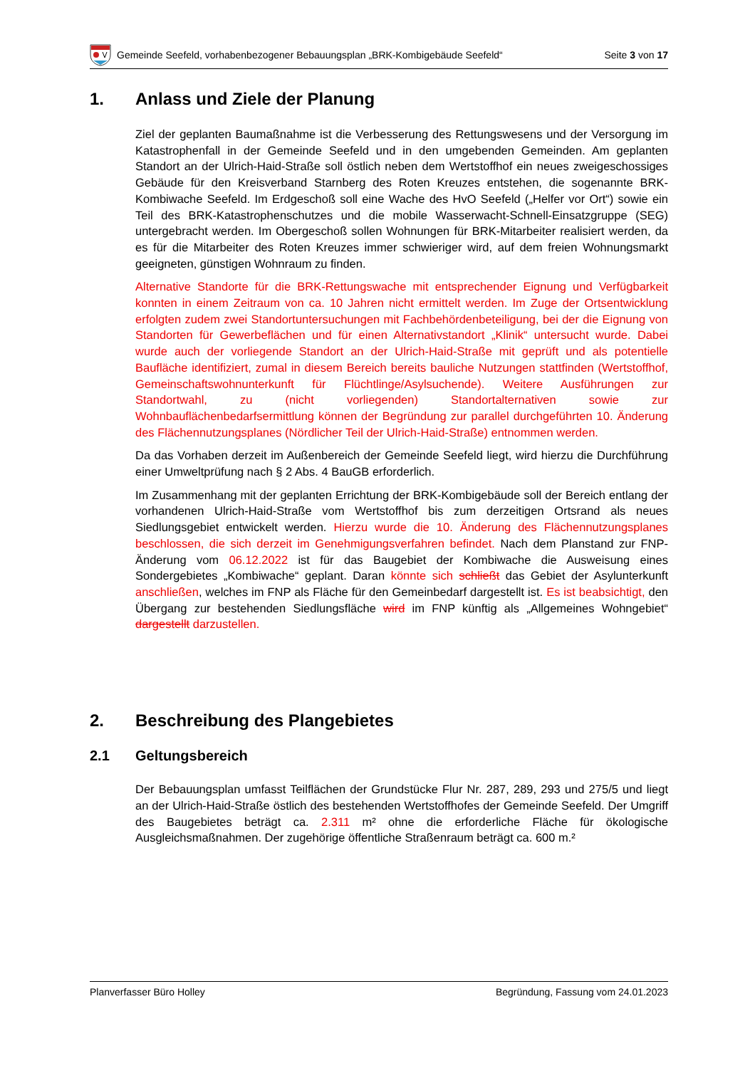Gemeinde Seefeld, vorhabenbezogener Bebauungsplan „BRK-Kombigebäude Seefeld“Seite 3 von 17
1. Anlass und Ziele der Planung
Ziel der geplanten Baumaßnahme ist die Verbesserung des Rettungswesens und der Versorgung im Katastrophenfall in der Gemeinde Seefeld und in den umgebenden Gemeinden. Am geplanten Standort an der Ulrich-Haid-Straße soll östlich neben dem Wertstoffhof ein neues zweigeschossiges Gebäude für den Kreisverband Starnberg des Roten Kreuzes entstehen, die sogenannte BRK-Kombiwache Seefeld. Im Erdgeschoß soll eine Wache des HvO Seefeld („Helfer vor Ort“) sowie ein Teil des BRK-Katastrophenschutzes und die mobile Wasserwacht-Schnell-Einsatzgruppe (SEG) untergebracht werden. Im Obergeschoß sollen Wohnungen für BRK-Mitarbeiter realisiert werden, da es für die Mitarbeiter des Roten Kreuzes immer schwieriger wird, auf dem freien Wohnungsmarkt geeigneten, günstigen Wohnraum zu finden.
Alternative Standorte für die BRK-Rettungswache mit entsprechender Eignung und Verfügbarkeit konnten in einem Zeitraum von ca. 10 Jahren nicht ermittelt werden. Im Zuge der Ortsentwicklung erfolgten zudem zwei Standortuntersuchungen mit Fachbehördenbeteiligung, bei der die Eignung von Standorten für Gewerbeflächen und für einen Alternativstandort „Klinik“ untersucht wurde. Dabei wurde auch der vorliegende Standort an der Ulrich-Haid-Straße mit geprüft und als potentielle Baufläche identifiziert, zumal in diesem Bereich bereits bauliche Nutzungen stattfinden (Wertstoffhof, Gemeinschaftswohnunterkunft für Flüchtlinge/Asylsuchende). Weitere Ausführungen zur Standortwahl, zu (nicht vorliegenden) Standortalternativen sowie zur Wohnbauflächenbedarfsermittlung können der Begründung zur parallel durchgeführten 10. Änderung des Flächennutzungsplanes (Nördlicher Teil der Ulrich-Haid-Straße) entnommen werden.
Da das Vorhaben derzeit im Außenbereich der Gemeinde Seefeld liegt, wird hierzu die Durchführung einer Umweltprüfung nach § 2 Abs. 4 BauGB erforderlich.
Im Zusammenhang mit der geplanten Errichtung der BRK-Kombigebäude soll der Bereich entlang der vorhandenen Ulrich-Haid-Straße vom Wertstoffhof bis zum derzeitigen Ortsrand als neues Siedlungsgebiet entwickelt werden. Hierzu wurde die 10. Änderung des Flächennutzungsplanes beschlossen, die sich derzeit im Genehmigungsverfahren befindet. Nach dem Planstand zur FNP-Änderung vom 06.12.2022 ist für das Baugebiet der Kombiwache die Ausweisung eines Sondergebietes „Kombiwache“ geplant. Daran könnte sich schließt das Gebiet der Asylunterkunft anschließen, welches im FNP als Fläche für den Gemeinbedarf dargestellt ist. Es ist beabsichtigt, den Übergang zur bestehenden Siedlungsfläche wird im FNP künftig als „Allgemeines Wohngebiet“ dargestellt darzustellen.
2. Beschreibung des Plangebietes
2.1 Geltungsbereich
Der Bebauungsplan umfasst Teilflächen der Grundstücke Flur Nr. 287, 289, 293 und 275/5 und liegt an der Ulrich-Haid-Straße östlich des bestehenden Wertstoffhofes der Gemeinde Seefeld. Der Umgriff des Baugebietes beträgt ca. 2.311 m² ohne die erforderliche Fläche für ökologische Ausgleichsmaßnahmen. Der zugehörige öffentliche Straßenraum beträgt ca. 600 m.²
Planverfasser Büro Holley Begründung, Fassung vom 24.01.2023